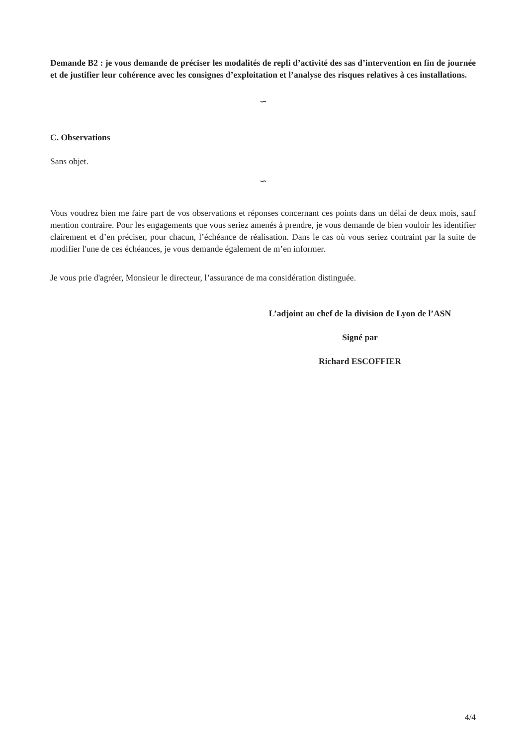Demande B2 : je vous demande de préciser les modalités de repli d’activité des sas d’intervention en fin de journée et de justifier leur cohérence avec les consignes d’exploitation et l’analyse des risques relatives à ces installations.
∽
C. Observations
Sans objet.
∽
Vous voudrez bien me faire part de vos observations et réponses concernant ces points dans un délai de deux mois, sauf mention contraire. Pour les engagements que vous seriez amenés à prendre, je vous demande de bien vouloir les identifier clairement et d’en préciser, pour chacun, l’échéance de réalisation. Dans le cas où vous seriez contraint par la suite de modifier l'une de ces échéances, je vous demande également de m’en informer.
Je vous prie d'agréer, Monsieur le directeur, l’assurance de ma considération distinguée.
L’adjoint au chef de la division de Lyon de l’ASN
Signé par
Richard ESCOFFIER
4/4